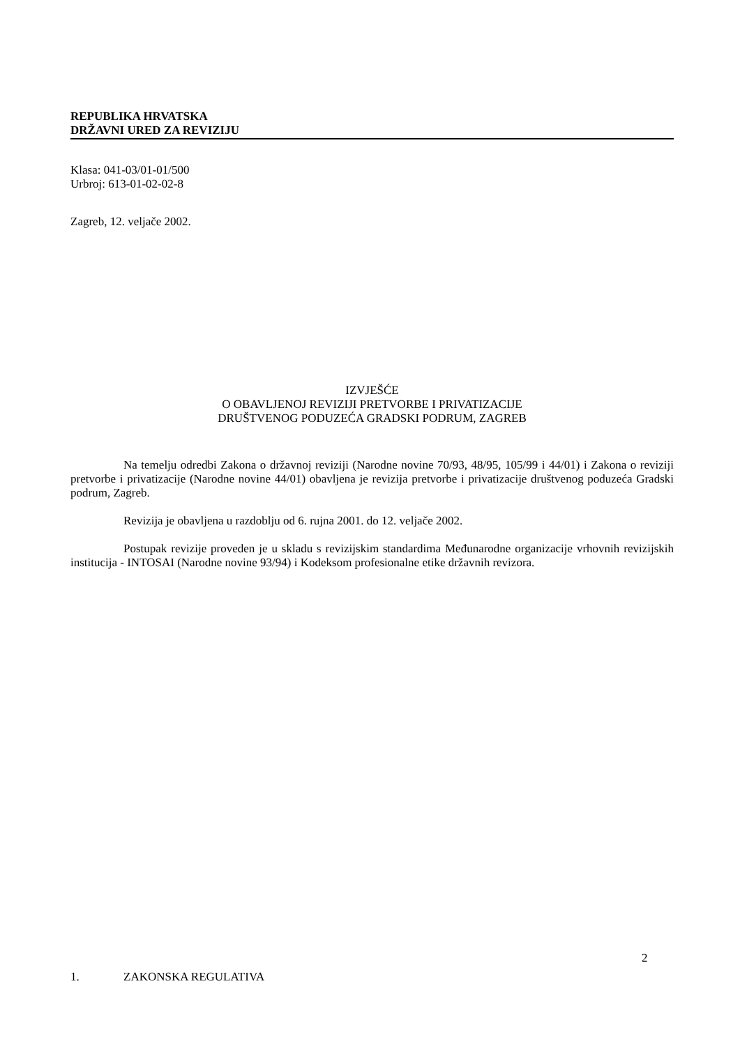REPUBLIKA HRVATSKA
DRŽAVNI URED ZA REVIZIJU
Klasa: 041-03/01-01/500
Urbroj: 613-01-02-02-8
Zagreb, 12. veljače 2002.
IZVJEŠĆE
O OBAVLJENOJ REVIZIJI PRETVORBE I PRIVATIZACIJE
DRUŠTVENOG PODUZEĆA GRADSKI PODRUM, ZAGREB
Na temelju odredbi Zakona o državnoj reviziji (Narodne novine 70/93, 48/95, 105/99 i 44/01) i Zakona o reviziji pretvorbe i privatizacije (Narodne novine 44/01) obavljena je revizija pretvorbe i privatizacije društvenog poduzeća Gradski podrum, Zagreb.
Revizija je obavljena u razdoblju od 6. rujna 2001. do 12. veljače 2002.
Postupak revizije proveden je u skladu s revizijskim standardima Međunarodne organizacije vrhovnih revizijskih institucija - INTOSAI (Narodne novine 93/94) i Kodeksom profesionalne etike državnih revizora.
2
1. ZAKONSKA REGULATIVA